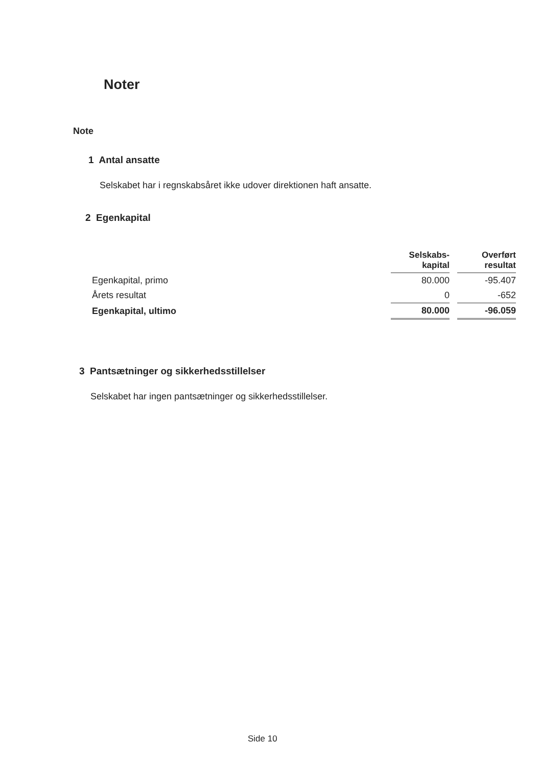Noter
Note
1 Antal ansatte
Selskabet har i regnskabsåret ikke udover direktionen haft ansatte.
2 Egenkapital
| | Selskabs- kapital | | Overført resultat |
| --- | --- | --- | --- |
| Egenkapital, primo | 80.000 | | -95.407 |
| Årets resultat | 0 | | -652 |
| Egenkapital, ultimo | 80.000 | | -96.059 |
3 Pantsætninger og sikkerhedsstillelser
Selskabet har ingen pantsætninger og sikkerhedsstillelser.
Side 10